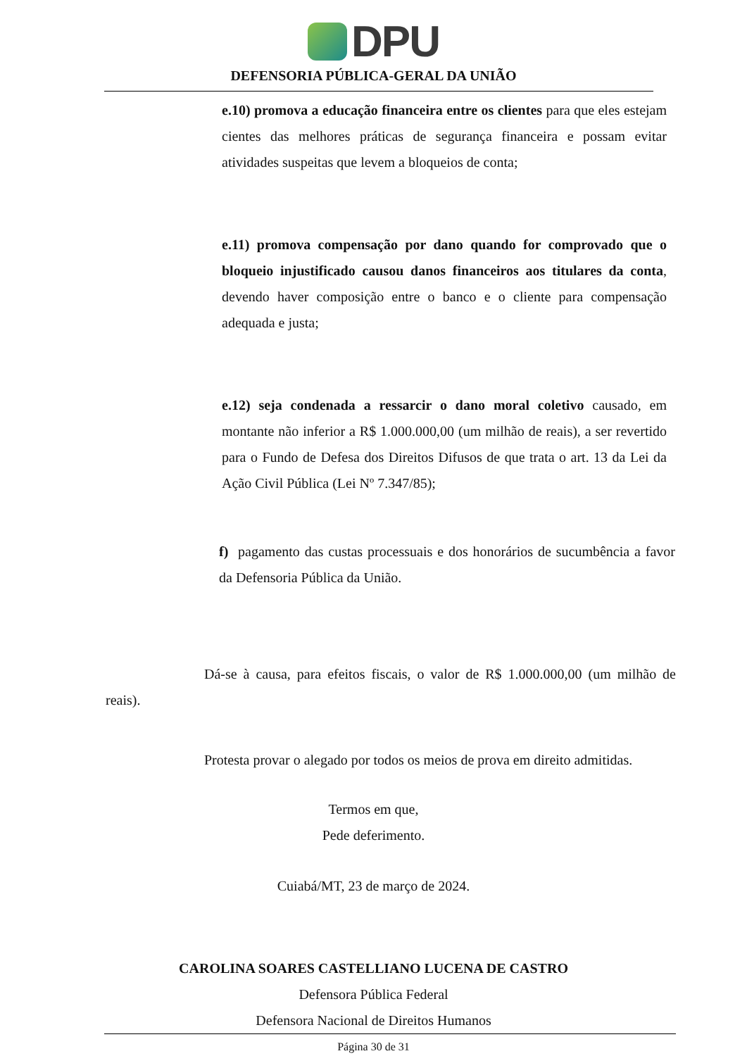DPU
DEFENSORIA PÚBLICA-GERAL DA UNIÃO
e.10) promova a educação financeira entre os clientes para que eles estejam cientes das melhores práticas de segurança financeira e possam evitar atividades suspeitas que levem a bloqueios de conta;
e.11) promova compensação por dano quando for comprovado que o bloqueio injustificado causou danos financeiros aos titulares da conta, devendo haver composição entre o banco e o cliente para compensação adequada e justa;
e.12) seja condenada a ressarcir o dano moral coletivo causado, em montante não inferior a R$ 1.000.000,00 (um milhão de reais), a ser revertido para o Fundo de Defesa dos Direitos Difusos de que trata o art. 13 da Lei da Ação Civil Pública (Lei Nº 7.347/85);
f) pagamento das custas processuais e dos honorários de sucumbência a favor da Defensoria Pública da União.
Dá-se à causa, para efeitos fiscais, o valor de R$ 1.000.000,00 (um milhão de reais).
Protesta provar o alegado por todos os meios de prova em direito admitidas.
Termos em que,
Pede deferimento.
Cuiabá/MT, 23 de março de 2024.
CAROLINA SOARES CASTELLIANO LUCENA DE CASTRO
Defensora Pública Federal
Defensora Nacional de Direitos Humanos
Página 30 de 31